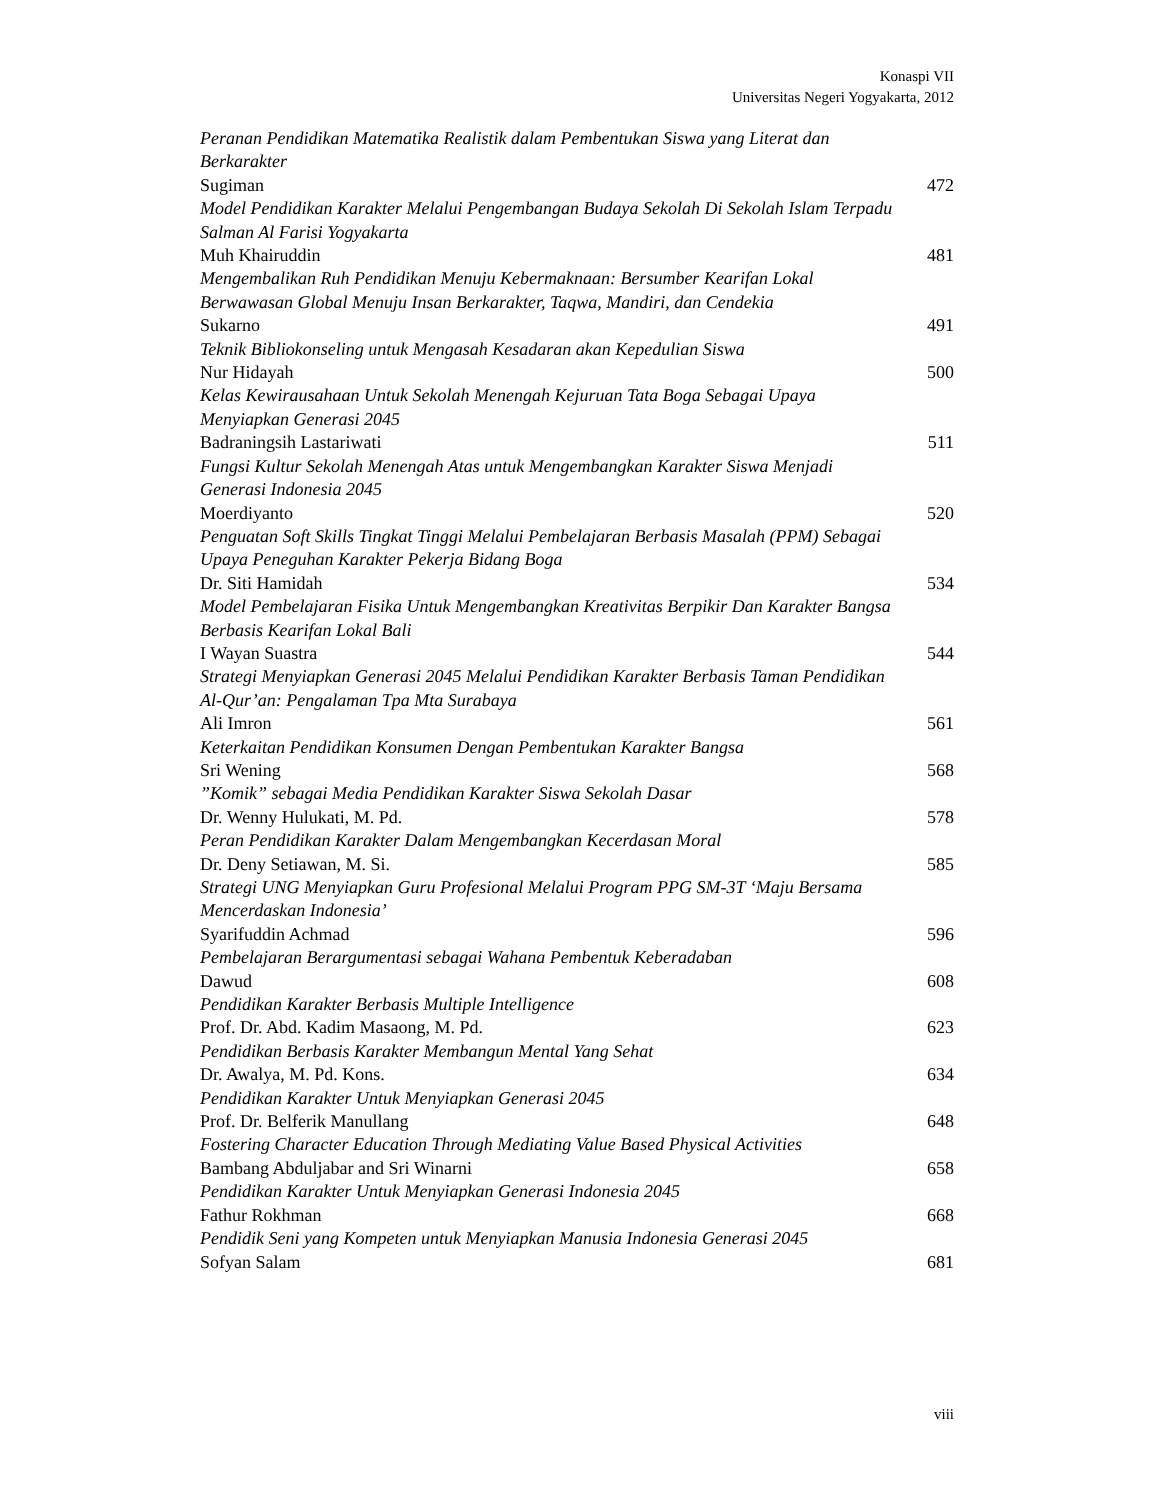Konaspi VII
Universitas Negeri Yogyakarta, 2012
Peranan Pendidikan Matematika Realistik dalam Pembentukan Siswa yang Literat dan Berkarakter
Sugiman 472
Model Pendidikan Karakter Melalui Pengembangan Budaya Sekolah Di Sekolah Islam Terpadu Salman Al Farisi Yogyakarta
Muh Khairuddin 481
Mengembalikan Ruh Pendidikan Menuju Kebermaknaan: Bersumber Kearifan Lokal Berwawasan Global Menuju Insan Berkarakter, Taqwa, Mandiri, dan Cendekia
Sukarno 491
Teknik Bibliokonseling untuk Mengasah Kesadaran akan Kepedulian Siswa
Nur Hidayah 500
Kelas Kewirausahaan Untuk Sekolah Menengah Kejuruan Tata Boga Sebagai Upaya Menyiapkan Generasi 2045
Badraningsih Lastariwati 511
Fungsi Kultur Sekolah Menengah Atas untuk Mengembangkan Karakter Siswa Menjadi Generasi Indonesia 2045
Moerdiyanto 520
Penguatan Soft Skills Tingkat Tinggi Melalui Pembelajaran Berbasis Masalah (PPM) Sebagai Upaya Peneguhan Karakter Pekerja Bidang Boga
Dr. Siti Hamidah 534
Model Pembelajaran Fisika Untuk Mengembangkan Kreativitas Berpikir Dan Karakter Bangsa Berbasis Kearifan Lokal Bali
I Wayan Suastra 544
Strategi Menyiapkan Generasi 2045 Melalui Pendidikan Karakter Berbasis Taman Pendidikan Al-Qur’an: Pengalaman Tpa Mta Surabaya
Ali Imron 561
Keterkaitan Pendidikan Konsumen Dengan Pembentukan Karakter Bangsa
Sri Wening 568
”Komik” sebagai Media Pendidikan Karakter Siswa Sekolah Dasar
Dr. Wenny Hulukati, M. Pd. 578
Peran Pendidikan Karakter Dalam Mengembangkan Kecerdasan Moral
Dr. Deny Setiawan, M. Si. 585
Strategi UNG Menyiapkan Guru Profesional Melalui Program PPG SM-3T ‘Maju Bersama Mencerdaskan Indonesia’
Syarifuddin Achmad 596
Pembelajaran Berargumentasi sebagai Wahana Pembentuk Keberadaban
Dawud 608
Pendidikan Karakter Berbasis Multiple Intelligence
Prof. Dr. Abd. Kadim Masaong, M. Pd. 623
Pendidikan Berbasis Karakter Membangun Mental Yang Sehat
Dr. Awalya, M. Pd. Kons. 634
Pendidikan Karakter Untuk Menyiapkan Generasi 2045
Prof. Dr. Belferik Manullang 648
Fostering Character Education Through Mediating Value Based Physical Activities
Bambang Abduljabar and Sri Winarni 658
Pendidikan Karakter Untuk Menyiapkan Generasi Indonesia 2045
Fathur Rokhman 668
Pendidik Seni yang Kompeten untuk Menyiapkan Manusia Indonesia Generasi 2045
Sofyan Salam 681
viii